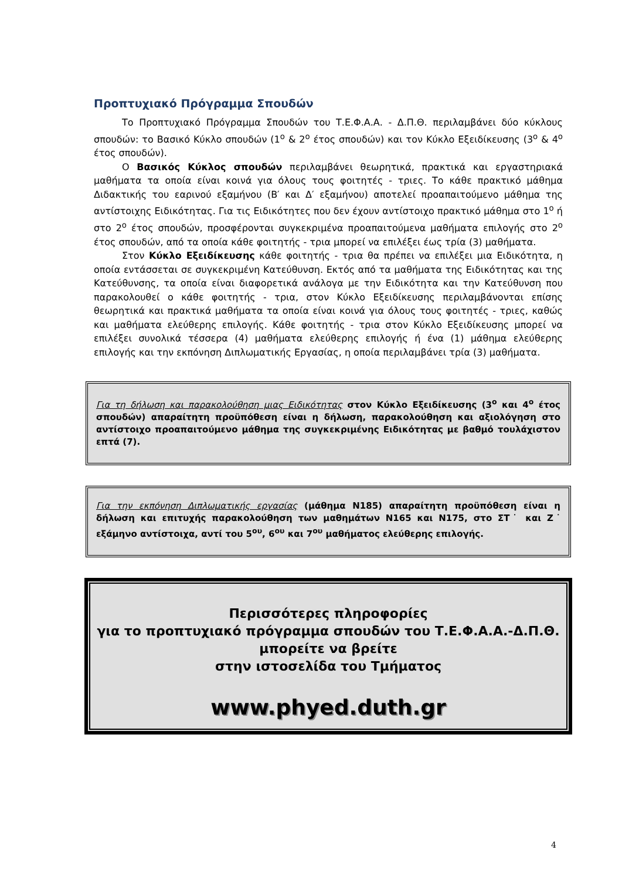Προπτυχιακό Πρόγραμμα Σπουδών
Το Προπτυχιακό Πρόγραμμα Σπουδών του Τ.Ε.Φ.Α.Α. - Δ.Π.Θ. περιλαμβάνει δύο κύκλους σπουδών: το Βασικό Κύκλο σπουδών (1<sup>ο</sup> & 2<sup>ο</sup> έτος σπουδών) και τον Κύκλο Εξειδίκευσης (3<sup>ο</sup> & 4<sup>ο</sup> έτος σπουδών).
Ο Βασικός Κύκλος σπουδών περιλαμβάνει θεωρητικά, πρακτικά και εργαστηριακά μαθήματα τα οποία είναι κοινά για όλους τους φοιτητές - τριες. Το κάθε πρακτικό μάθημα Διδακτικής του εαρινού εξαμήνου (Β′ και Δ′ εξαμήνου) αποτελεί προαπαιτούμενο μάθημα της αντίστοιχης Ειδικότητας. Για τις Ειδικότητες που δεν έχουν αντίστοιχο πρακτικό μάθημα στο 1<sup>ο</sup> ή στο 2<sup>ο</sup> έτος σπουδών, προσφέρονται συγκεκριμένα προαπαιτούμενα μαθήματα επιλογής στο 2<sup>ο</sup> έτος σπουδών, από τα οποία κάθε φοιτητής - τρια μπορεί να επιλέξει έως τρία (3) μαθήματα.
Στον Κύκλο Εξειδίκευσης κάθε φοιτητής - τρια θα πρέπει να επιλέξει μια Ειδικότητα, η οποία εντάσσεται σε συγκεκριμένη Κατεύθυνση. Εκτός από τα μαθήματα της Ειδικότητας και της Κατεύθυνσης, τα οποία είναι διαφορετικά ανάλογα με την Ειδικότητα και την Κατεύθυνση που παρακολουθεί ο κάθε φοιτητής - τρια, στον Κύκλο Εξειδίκευσης περιλαμβάνονται επίσης θεωρητικά και πρακτικά μαθήματα τα οποία είναι κοινά για όλους τους φοιτητές - τριες, καθώς και μαθήματα ελεύθερης επιλογής. Κάθε φοιτητής - τρια στον Κύκλο Εξειδίκευσης μπορεί να επιλέξει συνολικά τέσσερα (4) μαθήματα ελεύθερης επιλογής ή ένα (1) μάθημα ελεύθερης επιλογής και την εκπόνηση Διπλωματικής Εργασίας, η οποία περιλαμβάνει τρία (3) μαθήματα.
Για τη δήλωση και παρακολούθηση μιας Ειδικότητας στον Κύκλο Εξειδίκευσης (3<sup>ο</sup> και 4<sup>ο</sup> έτος σπουδών) απαραίτητη προϋπόθεση είναι η δήλωση, παρακολούθηση και αξιολόγηση στο αντίστοιχο προαπαιτούμενο μάθημα της συγκεκριμένης Ειδικότητας με βαθμό τουλάχιστον επτά (7).
Για την εκπόνηση Διπλωματικής εργασίας (μάθημα Ν185) απαραίτητη προϋπόθεση είναι η δήλωση και επιτυχής παρακολούθηση των μαθημάτων Ν165 και Ν175, στο ΣΤ˙ και Ζ˙ εξάμηνο αντίστοιχα, αντί του 5<sup>ου</sup>, 6<sup>ου</sup> και 7<sup>ου</sup> μαθήματος ελεύθερης επιλογής.
Περισσότερες πληροφορίες
για το προπτυχιακό πρόγραμμα σπουδών του Τ.Ε.Φ.Α.Α.-Δ.Π.Θ.
μπορείτε να βρείτε
στην ιστοσελίδα του Τμήματος
www.phyed.duth.gr
4